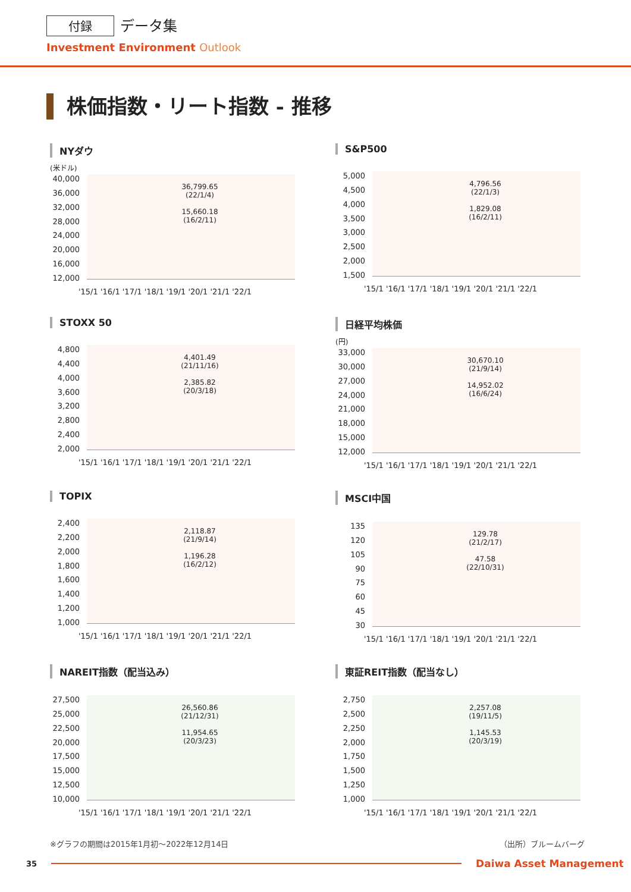付録 データ集
Investment Environment Outlook
株価指数・リート指数 - 推移
NYダウ
(米ドル)
40,000
36,000
32,000
28,000
24,000
20,000
16,000
12,000
36,799.65
(22/1/4)
15,660.18
(16/2/11)
'15/1 '16/1 '17/1 '18/1 '19/1 '20/1 '21/1 '22/1
S&P500
5,000
4,500
4,000
3,500
3,000
2,500
2,000
1,500
4,796.56
(22/1/3)
1,829.08
(16/2/11)
'15/1 '16/1 '17/1 '18/1 '19/1 '20/1 '21/1 '22/1
STOXX 50
4,800
4,400
4,000
3,600
3,200
2,800
2,400
2,000
4,401.49
(21/11/16)
2,385.82
(20/3/18)
'15/1 '16/1 '17/1 '18/1 '19/1 '20/1 '21/1 '22/1
日経平均株価
(円)
33,000
30,000
27,000
24,000
21,000
18,000
15,000
12,000
30,670.10
(21/9/14)
14,952.02
(16/6/24)
'15/1 '16/1 '17/1 '18/1 '19/1 '20/1 '21/1 '22/1
TOPIX
2,400
2,200
2,000
1,800
1,600
1,400
1,200
1,000
2,118.87
(21/9/14)
1,196.28
(16/2/12)
'15/1 '16/1 '17/1 '18/1 '19/1 '20/1 '21/1 '22/1
MSCI中国
135
120
105
90
75
60
45
30
129.78
(21/2/17)
47.58
(22/10/31)
'15/1 '16/1 '17/1 '18/1 '19/1 '20/1 '21/1 '22/1
NAREIT指数（配当込み）
27,500
25,000
22,500
20,000
17,500
15,000
12,500
10,000
26,560.86
(21/12/31)
11,954.65
(20/3/23)
'15/1 '16/1 '17/1 '18/1 '19/1 '20/1 '21/1 '22/1
東証REIT指数（配当なし）
2,750
2,500
2,250
2,000
1,750
1,500
1,250
1,000
2,257.08
(19/11/5)
1,145.53
(20/3/19)
'15/1 '16/1 '17/1 '18/1 '19/1 '20/1 '21/1 '22/1
※グラフの期間は2015年1月初～2022年12月14日 （出所）ブルームバーグ
35 Daiwa Asset Management